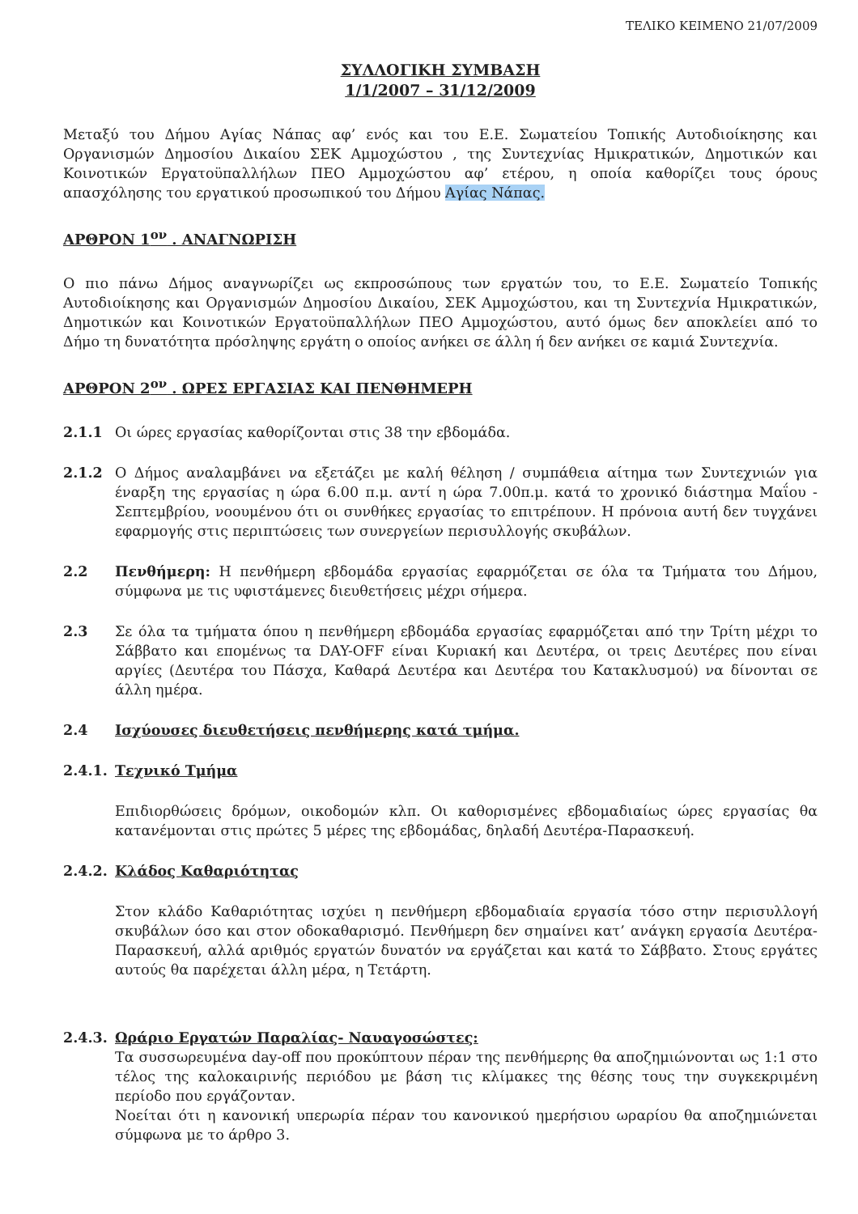ΤΕΛΙΚΟ ΚΕΙΜΕΝΟ 21/07/2009
ΣΥΛΛΟΓΙΚΗ ΣΥΜΒΑΣΗ
1/1/2007 – 31/12/2009
Μεταξύ του Δήμου Αγίας Νάπας αφ’ ενός και του Ε.Ε. Σωματείου Τοπικής Αυτοδιοίκησης και Οργανισμών Δημοσίου Δικαίου ΣΕΚ Αμμοχώστου , της Συντεχνίας Ημικρατικών, Δημοτικών και Κοινοτικών Εργατοϋπαλλήλων ΠΕΟ Αμμοχώστου αφ’ ετέρου, η οποία καθορίζει τους όρους απασχόλησης του εργατικού προσωπικού του Δήμου Αγίας Νάπας.
ΑΡΘΡΟΝ 1<sup>ον</sup> . ΑΝΑΓΝΩΡΙΣΗ
Ο πιο πάνω Δήμος αναγνωρίζει ως εκπροσώπους των εργατών του, το Ε.Ε. Σωματείο Τοπικής Αυτοδιοίκησης και Οργανισμών Δημοσίου Δικαίου, ΣΕΚ Αμμοχώστου, και τη Συντεχνία Ημικρατικών, Δημοτικών και Κοινοτικών Εργατοϋπαλλήλων ΠΕΟ Αμμοχώστου, αυτό όμως δεν αποκλείει από το Δήμο τη δυνατότητα πρόσληψης εργάτη ο οποίος ανήκει σε άλλη ή δεν ανήκει σε καμιά Συντεχνία.
ΑΡΘΡΟΝ 2<sup>ον</sup> . ΩΡΕΣ ΕΡΓΑΣΙΑΣ ΚΑΙ ΠΕΝΘΗΜΕΡΗ
2.1.1 Οι ώρες εργασίας καθορίζονται στις 38 την εβδομάδα.
2.1.2 Ο Δήμος αναλαμβάνει να εξετάζει με καλή θέληση / συμπάθεια αίτημα των Συντεχνιών για έναρξη της εργασίας η ώρα 6.00 π.μ. αντί η ώρα 7.00π.μ. κατά το χρονικό διάστημα Μαΐου - Σεπτεμβρίου, νοουμένου ότι οι συνθήκες εργασίας το επιτρέπουν. Η πρόνοια αυτή δεν τυγχάνει εφαρμογής στις περιπτώσεις των συνεργείων περισυλλογής σκυβάλων.
2.2 Πενθήμερη: Η πενθήμερη εβδομάδα εργασίας εφαρμόζεται σε όλα τα Τμήματα του Δήμου, σύμφωνα με τις υφιστάμενες διευθετήσεις μέχρι σήμερα.
2.3 Σε όλα τα τμήματα όπου η πενθήμερη εβδομάδα εργασίας εφαρμόζεται από την Τρίτη μέχρι το Σάββατο και επομένως τα DAY-OFF είναι Κυριακή και Δευτέρα, οι τρεις Δευτέρες που είναι αργίες (Δευτέρα του Πάσχα, Καθαρά Δευτέρα και Δευτέρα του Κατακλυσμού) να δίνονται σε άλλη ημέρα.
2.4 Ισχύουσες διευθετήσεις πενθήμερης κατά τμήμα.
2.4.1. Τεχνικό Τμήμα
Επιδιορθώσεις δρόμων, οικοδομών κλπ. Οι καθορισμένες εβδομαδιαίως ώρες εργασίας θα κατανέμονται στις πρώτες 5 μέρες της εβδομάδας, δηλαδή Δευτέρα-Παρασκευή.
2.4.2. Κλάδος Καθαριότητας
Στον κλάδο Καθαριότητας ισχύει η πενθήμερη εβδομαδιαία εργασία τόσο στην περισυλλογή σκυβάλων όσο και στον οδοκαθαρισμό. Πενθήμερη δεν σημαίνει κατ’ ανάγκη εργασία Δευτέρα-Παρασκευή, αλλά αριθμός εργατών δυνατόν να εργάζεται και κατά το Σάββατο. Στους εργάτες αυτούς θα παρέχεται άλλη μέρα, η Τετάρτη.
2.4.3. Ωράριο Εργατών Παραλίας- Ναυαγοσώστες:
Τα συσσωρευμένα day-off που προκύπτουν πέραν της πενθήμερης θα αποζημιώνονται ως 1:1 στο τέλος της καλοκαιρινής περιόδου με βάση τις κλίμακες της θέσης τους την συγκεκριμένη περίοδο που εργάζονταν.
Νοείται ότι η κανονική υπερωρία πέραν του κανονικού ημερήσιου ωραρίου θα αποζημιώνεται σύμφωνα με το άρθρο 3.